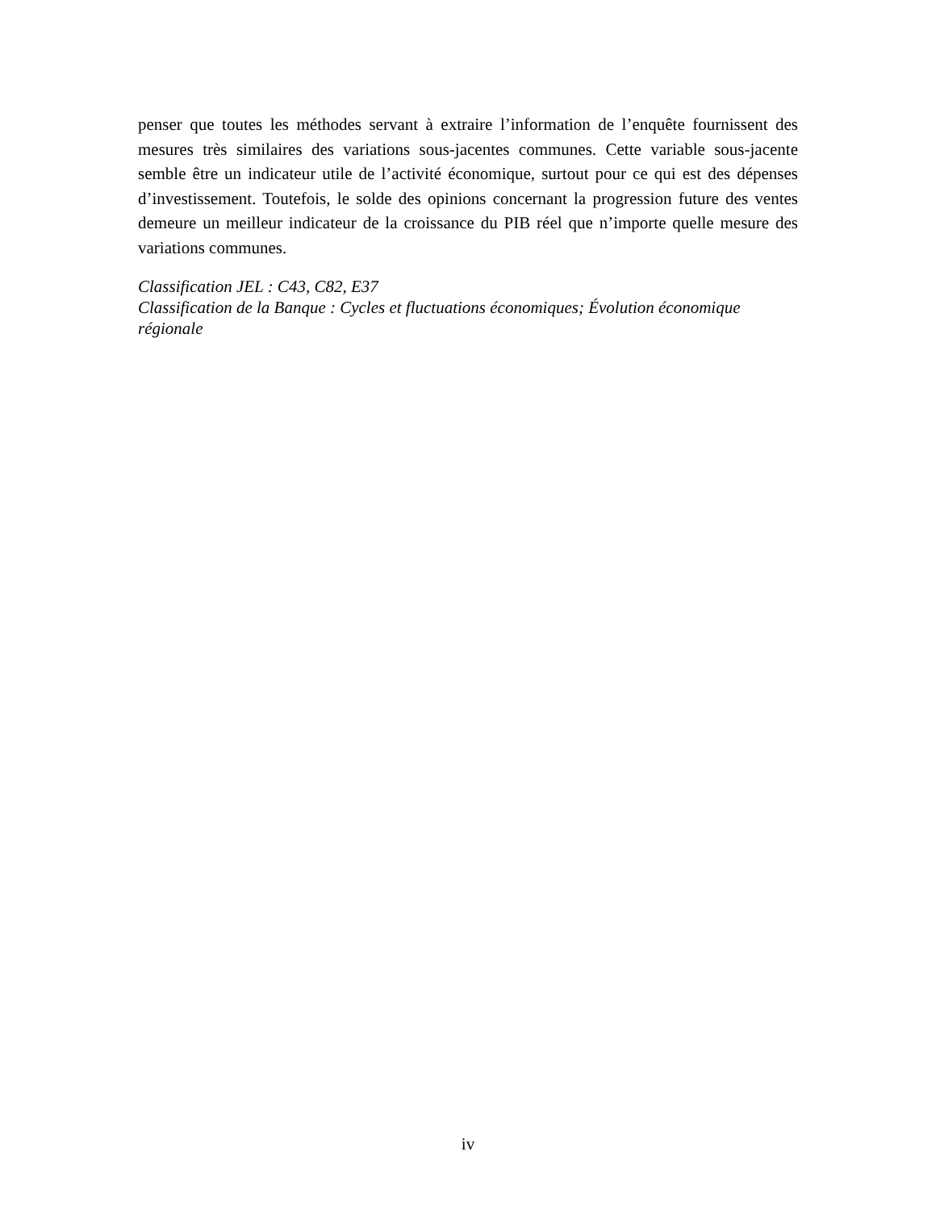penser que toutes les méthodes servant à extraire l’information de l’enquête fournissent des mesures très similaires des variations sous-jacentes communes. Cette variable sous-jacente semble être un indicateur utile de l’activité économique, surtout pour ce qui est des dépenses d’investissement. Toutefois, le solde des opinions concernant la progression future des ventes demeure un meilleur indicateur de la croissance du PIB réel que n’importe quelle mesure des variations communes.
Classification JEL : C43, C82, E37
Classification de la Banque : Cycles et fluctuations économiques; Évolution économique régionale
iv